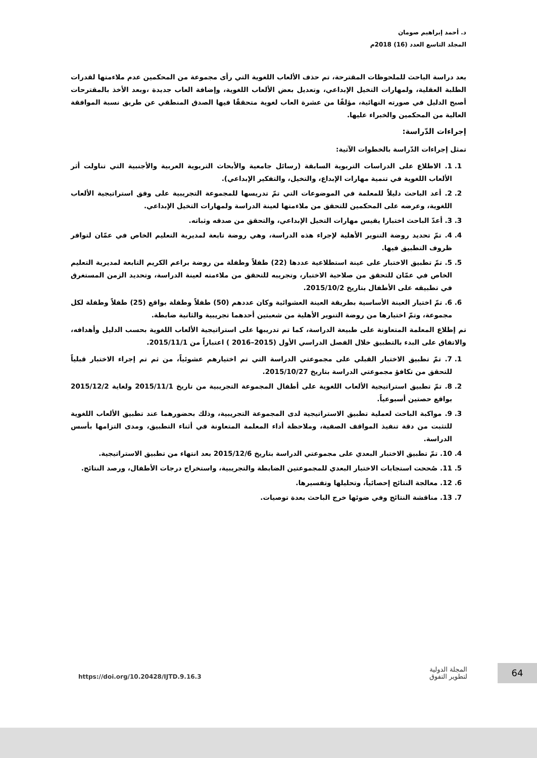د. أحمد إبراهيم صومان
المجلد التاسع العدد (16) 2018م
بعد دراسة الباحث للملحوظات المقترحة، تم حذف الألعاب اللغوية التي رأى مجموعة من المحكمين عدم ملاءمتها لقدرات الطلبة العقلية، ولمهارات التخيل الإبداعي، وتعديل بعض الألعاب اللغوية، وإضافة العاب جديدة ،وبعد الأخذ بالمقترحات أصبح الدليل في صورته النهائية، مؤلفًا من عشرة العاب لغوية متحققًا فيها الصدق المنطقي عن طريق نسبة الموافقة العالية من المحكمين والخبراء عليها.
إجراءات الدّراسة:
تمثل إجراءات الدّراسة بالخطوات الآتية:
1. 1. الاطلاع على الدراسات التربوية السابقة (رسائل جامعية والأبحاث التربوية العربية والأجنبية التي تناولت أثر الألعاب اللغوية في تنمية مهارات الإبداع، والتخيل، والتفكير الإبداعي).
2. 2. أعد الباحث دليلاً للمعلمة في الموضوعات التي تمّ تدريسها للمجموعة التجريبية على وفق استراتيجية الألعاب اللغوية، وعرضه على المحكمين للتحقق من ملاءمتها لعينة الدراسة ولمهارات التخيل الإبداعي.
3. 3. أعدّ الباحث اختبارا يقيس مهارات التخيل الإبداعي، والتحقق من صدقه وثباته.
4. 4. تمّ تحديد روضة التنوير الأهلية لإجراء هذه الدراسة، وهي روضة تابعة لمديرية التعليم الخاص في عمّان لتوافر ظروف التطبيق فيها.
5. 5. تمّ تطبيق الاختبار على عينة استطلاعية عددها (22) طفلاً وطفلة من روضة براعم الكريم التابعة لمديرية التعليم الخاص في عمّان للتحقق من صلاحية الاختبار، وتجريبه للتحقق من ملاءمته لعينة الدراسة، وتحديد الزمن المستغرق في تطبيقه على الأطفال بتاريخ 2015/10/2.
6. 6. تمّ اختيار العينة الأساسية بطريقة العينة العشوائية وكان عددهم (50) طفلاً وطفلة بواقع (25) طفلاً وطفلة لكل مجموعة، وتمّ اختيارها من روضة التنوير الأهلية من شعبتين أحدهما تجريبية والثانية ضابطة.
تم إطلاع المعلمة المتعاونة على طبيعة الدراسة، كما تم تدريبها على استراتيجية الألعاب اللغوية بحسب الدليل وأهدافه، والاتفاق على البدء بالتطبيق خلال الفصل الدراسي الأول (2015–2016 ) اعتباراً من 2015/11/1.
1. 7. تمّ تطبيق الاختبار القبلي على مجموعتي الدراسة التي تم اختيارهم عشوئياً، من ثم تم إجراء الاختبار قبلياً للتحقق من تكافؤ مجموعتي الدراسة بتاريخ 2015/10/27.
2. 8. تمّ تطبيق استراتيجية الألعاب اللغوية على أطفال المجموعة التجريبية من تاريخ 2015/11/1 ولغاية 2015/12/2 بواقع حصتين أسبوعياً.
3. 9. مواكبة الباحث لعملية تطبيق الاستراتيجية لدى المجموعة التجريبية، وذلك بحضورهما عند تطبيق الألعاب اللغوية للتثبت من دقة تنفيذ المواقف الصفية، وملاحظة أداء المعلمة المتعاونة في أثناء التطبيق، ومدى التزامها بأسس الدراسة.
4. 10. تمّ تطبيق الاختبار البعدي على مجموعتي الدراسة بتاريخ 2015/12/6 بعد انتهاء من تطبيق الاستراتيجية.
5. 11. صُححت استجابات الاختبار البعدي للمجموعتين الضابطة والتجريبية، واستخراج درجات الأطفال، ورصد النتائج.
6. 12. معالجة النتائج إحصائياً، وتحليلها وتفسيرها.
7. 13. مناقشة النتائج وفي ضوئها خرج الباحث بعدة توصيات.
https://doi.org/10.20428/IJTD.9.16.3
المجلة الدولية
لتطوير التفوق
64